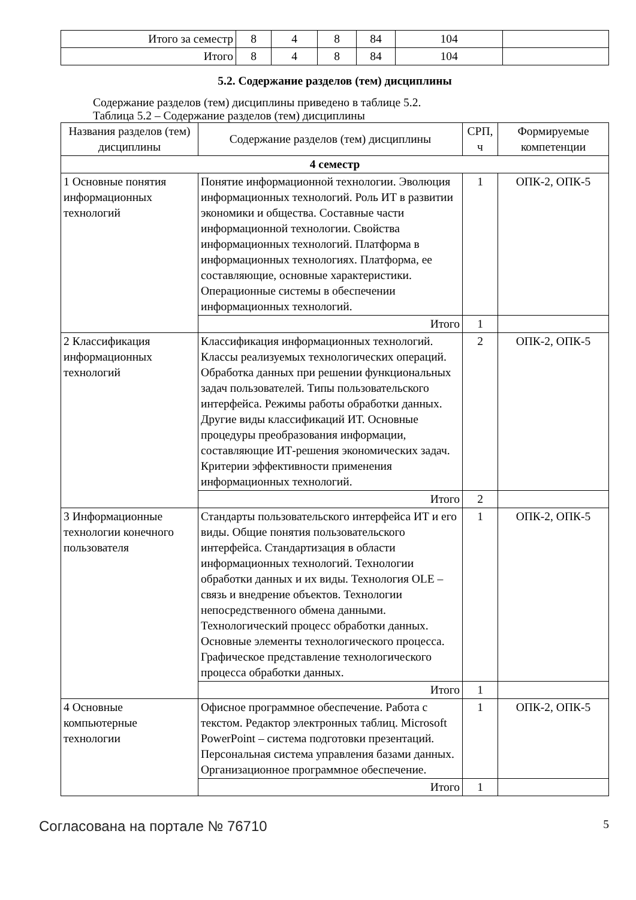| Итого за семестр | 8 | 4 | 8 | 84 | 104 | |
| Итого | 8 | 4 | 8 | 84 | 104 | |
5.2. Содержание разделов (тем) дисциплины
Содержание разделов (тем) дисциплины приведено в таблице 5.2.
Таблица 5.2 – Содержание разделов (тем) дисциплины
| Названия разделов (тем) дисциплины | Содержание разделов (тем) дисциплины | СРП, ч | Формируемые компетенции |
| --- | --- | --- | --- |
| 4 семестр | | | |
| 1 Основные понятия информационных технологий | Понятие информационной технологии. Эволюция информационных технологий. Роль ИТ в развитии экономики и общества. Составные части информационной технологии. Свойства информационных технологий. Платформа в информационных технологиях. Платформа, ее составляющие, основные характеристики. Операционные системы в обеспечении информационных технологий. | 1 | ОПК-2, ОПК-5 |
| | Итого | 1 | |
| 2 Классификация информационных технологий | Классификация информационных технологий. Классы реализуемых технологических операций. Обработка данных при решении функциональных задач пользователей. Типы пользовательского интерфейса. Режимы работы обработки данных. Другие виды классификаций ИТ. Основные процедуры преобразования информации, составляющие ИТ-решения экономических задач. Критерии эффективности применения информационных технологий. | 2 | ОПК-2, ОПК-5 |
| | Итого | 2 | |
| 3 Информационные технологии конечного пользователя | Стандарты пользовательского интерфейса ИТ и его виды. Общие понятия пользовательского интерфейса. Стандартизация в области информационных технологий. Технологии обработки данных и их виды. Технология OLE – связь и внедрение объектов. Технологии непосредственного обмена данными. Технологический процесс обработки данных. Основные элементы технологического процесса. Графическое представление технологического процесса обработки данных. | 1 | ОПК-2, ОПК-5 |
| | Итого | 1 | |
| 4 Основные компьютерные технологии | Офисное программное обеспечение. Работа с текстом. Редактор электронных таблиц. Microsoft PowerPoint – система подготовки презентаций. Персональная система управления базами данных. Организационное программное обеспечение. | 1 | ОПК-2, ОПК-5 |
| | Итого | 1 | |
Согласована на портале № 76710 5